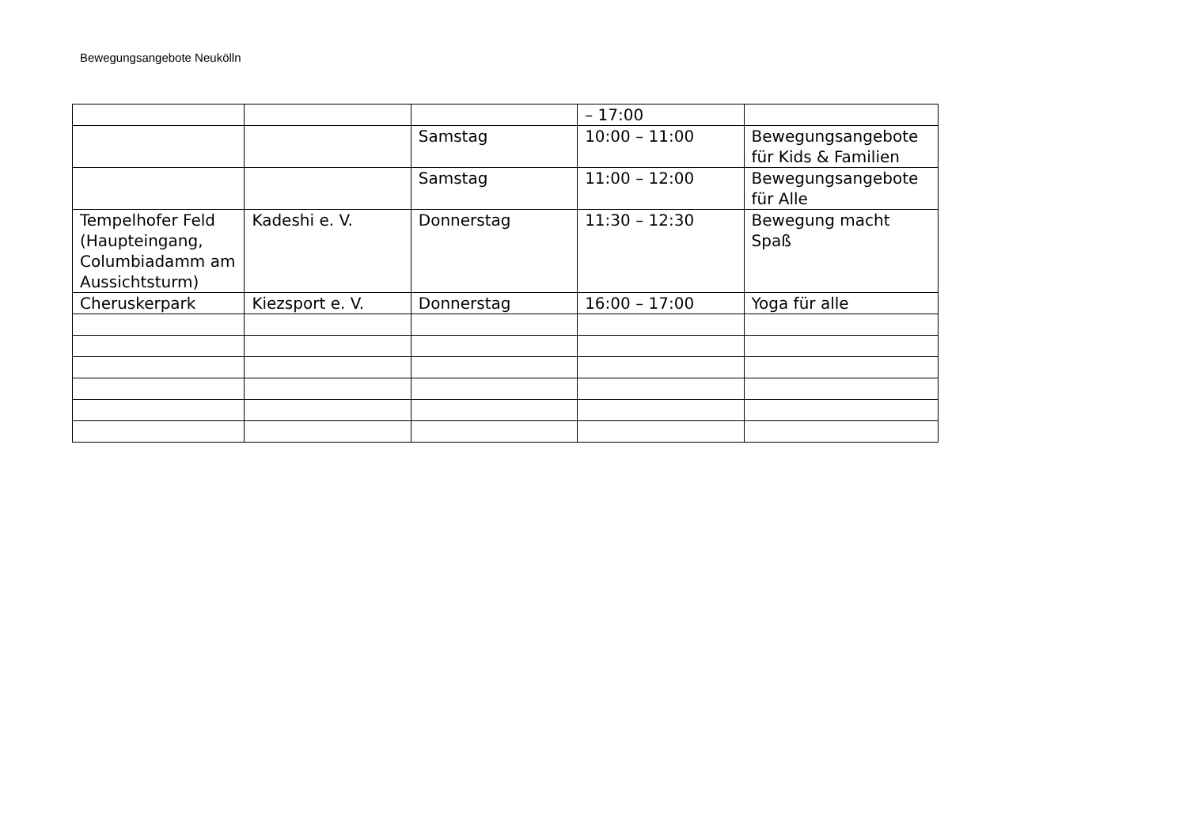Bewegungsangebote Neukölln
| | | | – 17:00 | |
| | | Samstag | 10:00 – 11:00 | Bewegungsangebote für Kids & Familien |
| | | Samstag | 11:00 – 12:00 | Bewegungsangebote für Alle |
| Tempelhofer Feld (Haupteingang, Columbiadamm am Aussichtsturm) | Kadeshi e. V. | Donnerstag | 11:30 – 12:30 | Bewegung macht Spaß |
| Cheruskerpark | Kiezsport e. V. | Donnerstag | 16:00 – 17:00 | Yoga für alle |